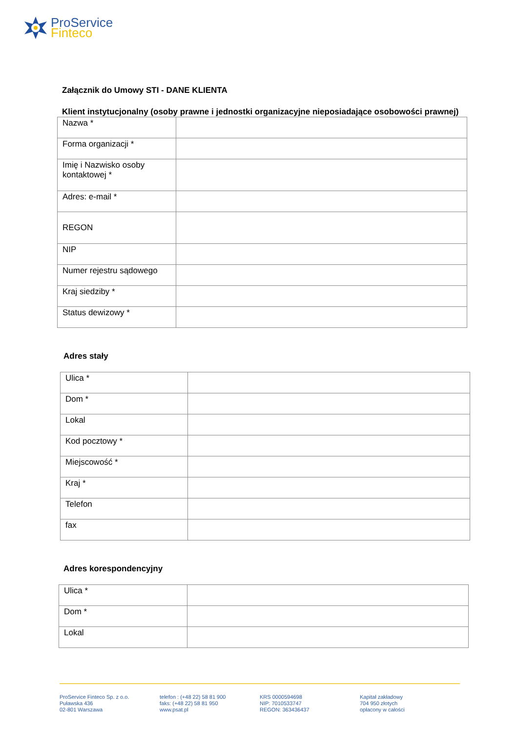ProService
Finteco
Załącznik do Umowy STI - DANE KLIENTA
Klient instytucjonalny (osoby prawne i jednostki organizacyjne nieposiadające osobowości prawnej)
| Nazwa * | |
| Forma organizacji * | |
| Imię i Nazwisko osoby kontaktowej * | |
| Adres: e-mail * | |
| REGON | |
| NIP | |
| Numer rejestru sądowego | |
| Kraj siedziby * | |
| Status dewizowy * | |
Adres stały
| Ulica * | |
| Dom * | |
| Lokal | |
| Kod pocztowy * | |
| Miejscowość * | |
| Kraj * | |
| Telefon | |
| fax | |
Adres korespondencyjny
| Ulica * | |
| Dom * | |
| Lokal | |
ProService Finteco Sp. z o.o.
Puławska 436
02-801 Warszawa
telefon : (+48 22) 58 81 900
faks: (+48 22) 58 81 950
www.psat.pl
KRS 0000594698
NIP: 7010533747
REGON: 363436437
Kapitał zakładowy
704 950 złotych
opłacony w całości